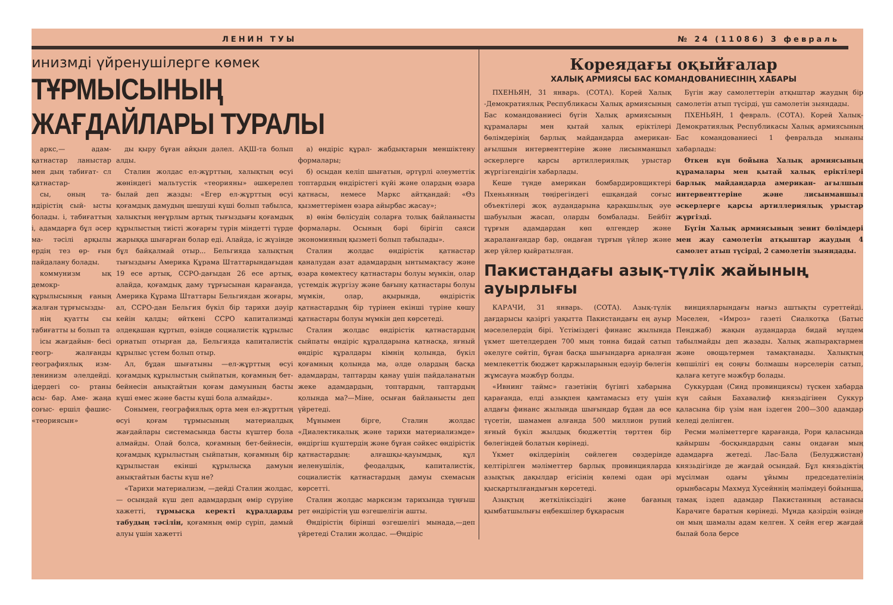ЛЕНИН ТУЫ № 24 (11086) 3 февраль
инизмді үйренушілерге көмек
ТҰРМЫСЫНЫҢ ЖАҒДАЙЛАРЫ ТУРАЛЫ
аркс,— адам- қатнастар ланыстар мен дың табиғат- сл қатнастар-
сы, оның та- ндірістің сый- ысты болады. і, табиғаттың і, адамдарға бұл әсер ма- тәсілі арқылы ердің тез өр- ғын пайдалану болады.
коммунизм ық демокр- құрылысының ғаның жалған тұрғысызды-
нің қуатты сы табиғатты ы болып та
ісы жағдайын- бесі геогр- жалғанды географиялық изм- ленинизм әлелдейді. ідердегі со- ртаны асы- бар. Аме- жаңа соғыс- ершіл фашис- «теориясын»
ды қыру бұған айқын дәлел. АҚШ-та болып алды.
Сталин жолдас ел-жұрттың, халықтың өсуі жөніндегі мальтустік «теорияны» әшкерелеп былай деп жазды: «Егер ел-жұрттың өсуі қоғамдық дамудың шешуші күші болып табылса, халықтың неғұрлым артық тығыздығы қоғамдық құрылыстың тиісті жоғарғы түрін міндетті түрде жарыққа шығарған болар еді. Алайда, іс жүзінде бұл байқалмай отыр... Бельгияда халықтың тығыздығы Америка Құрама Штаттарындағыдан 19 есе артық, ССРО-дағыдан 26 есе артық, алайда, қоғамдық даму тұрғысынан қарағанда, Америка Құрама Штаттары Бельгиядан жоғары, ал, ССРО-дан Бельгия бүкіл бір тарихи дәуір кейін қалды; өйткені ССРО капитализмді әлдеқашан құртып, өзінде социалистік құрылыс орнатып отырған да, Бельгияда капиталистік құрылыс үстем болып отыр.
Ал, бұдан шығатыны —ел-жұрттың өсуі қоғамдық құрылыстың сыйпатын, қоғамның бет-бейнесін анықтайтын қоғам дамуының басты күші емес және басты күші бола алмайды».
Сонымен, географиялық орта мен ел-жұрттың өсуі қоғам тұрмысының материалдық жағдайлары системасында басты күштер бола алмайды. Олай болса, қоғамның бет-бейнесін, қоғамдық құрылыстың сыйпатын, қоғамның бір құрылыстан екінші құрылысқа дамуын анықтайтын басты күш не?
«Тарихи материализм, —дейді Сталин жолдас, — осындай күш деп адамдардың өмір сүруіне хажетті, тұрмысқа керекті құралдарды табудың тәсілін, қоғамның өмір сүріп, дамый алуы үшін хажетті
а) өндіріс құрал- жабдықтарын меншіктену формалары;
б) осыдан келіп шығатын, әртүрлі әлеуметтік топтардың өндірістегі күйі және олардың өзара қатнасы, немесе Маркс айтқандай: «Өз қызметтерімен өзара айырбас жасау»;
в) өнім бөлісудің соларға толық байланысты формалары. Осының бәрі бірігіп саяси экономияның қызметі болып табылады».
Сталин жолдас өндірістік қатнастар қаналудан азат адамдардың ынтымақтасу және өзара көмектесу қатнастары болуы мүмкін, олар үстемдік жүргізу және бағыну қатнастары болуы мүмкін, олар, ақырында, өндірістік қатнастардың бір түрінен екінші түріне көшу қатнастары болуы мүмкін деп көрсетеді.
Сталин жолдас өндірістік қатнастардың сыйпаты өндіріс құралдарына қатнасқа, яғный өндіріс құралдары кімнің қолында, бүкіл қоғамның қолында ма, әлде олардың басқа адамдарды, таптарды қанау үшін пайдаланатын жеке адамдардың, топтардың, таптардың қолында ма?—Міне, осыған байланысты деп үйретеді.
Мұнымен бірге, Сталин жолдас «Диалектикалық және тарихи материализмде» өндіргіш күштердің және бұған сәйкес өндірістік қатнастардың: алғашқы-қауымдық, құл иеленушілік, феодалдық, капиталистік, социалистік қатнастардың дамуы схемасын көрсетті.
Сталин жолдас марксизм тарихында тұңғыш рет өндірістің үш өзгешелігін ашты.
Өндірістің бірінші өзгешелігі мынада,—деп үйретеді Сталин жолдас. —Өндіріс
Кореядағы оқыйғалар
ХАЛЫҚ АРМИЯСЫ БАС КОМАНДОВАНИЕСІНІҢ ХАБАРЫ
ПХЕНЬЯН, 31 январь. (СОТА). Корей Халық -Демократиялық Республикасы Халық армиясының Бас командованиесі бүгін Халық армиясының құрамалары мен қытай халық еріктілері бөлімдерінің барлық майдандарда американ- ағылшын интервенттеріне және лисынманшыл әскерлерге қарсы артиллериялық урыстар жүргізгендігін хабарлады.
Кеше түнде американ бомбардировщиктері Пхеньянның төңірегіндегі ешқандай соғыс объектілері жоқ аудандарына қарақшылық әуе шабуылын жасап, оларды бомбалады. Бейбіт тұрғын адамдардан көп өлгендер және жараланғандар бар, ондаған тұрғын үйлер және жер үйлер қыйратылған.
Бүгін жау самолеттерін атқыштар жаудың бір самолетін атып түсірді, үш самолетін зыяндады.
ПХЕНЬЯН, 1 февраль. (СОТА). Корей Халық- Демократиялық Республикасы Халық армиясының Бас командованиесі 1 февральда мынаны хабарлады:
Өткен күн бойына Халық армиясының құрамалары мен қытай халық еріктілері барлық майдандарда американ- ағылшын интервенттеріне және лисынманшыл әскерлерге қарсы артиллериялық урыстар жүргізді.
Бүгін Халық армиясының зенит бөлімдері мен жау самолетін атқыштар жаудың 4 самолет атып түсірді, 2 самолетін зыяндады.
Пакистандағы азық-түлік жайының ауырлығы
КАРАЧИ, 31 январь. (СОТА). Азық-түлік дағдарысы қазіргі уақытта Пакистандағы ең ауыр мәселелердің бірі. Үстіміздегі финанс жылында үкмет шетелдерден 700 мың тонна бидай сатып әкелуге сөйтіп, бұған басқа шығындарға арналған мемлекеттік бюджет қаржыларының едәуір бөлегін жұмсауға мәжбүр болды.
«Ивнинг таймс» газетінің бүгінгі хабарына қарағанда, елді азықпен қамтамасыз ету үшін алдағы финанс жылында шығындар бұдан да өсе түсетін, шамамен алғанда 500 миллион рупий яғный бүкіл жылдық бюджеттің төрттен бір бөлегіндей болатын көрінеді.
Үкмет өкілдерінің сөйлеген сөздерінде келтірілген мәліметтер барлық провинцияларда азықтық дақылдар егісінің көлемі одан әрі қысқартылғандығын көрсетеді.
Азықтың жеткіліксіздігі және бағаның қымбатшылығы еңбекшілер бұқарасын
винцияларындағы нағыз аштықты суреттейді. Мәселен, «Имроз» газеті Сиалкотқа (Батыс Пенджаб) жақын аудандарда бидай мүлдем табылмайды деп жазады. Халық жапырақтармен және овощьтермен тамақтанады. Халықтың көпшілігі ең соңғы болмашы нәрселерін сатып, қалаға кетуге мәжбүр болады.
Суккурдан (Синд провинциясы) түскен хабарда күн сайын Бахавалиф князьдігінен Суккур қаласына бір үзім нан іздеген 200—300 адамдар келеді делінген.
Ресми мәліметтерге қарағанда, Рори қаласында қайыршы -босқындардың саны ондаған мың адамдарға жетеді. Лас-Бала (Белуджистан) князьдігінде де жағдай осындай. Бұл князьдіктің мұсілман одағы ұйымы председателінің орынбасары Махмуд Хусейннің мәлімдеуі бойынша, тамақ іздеп адамдар Пакистанның астанасы Карачиге баратын көрінеді. Мұнда қазірдің өзінде он мың шамалы адам келген. Х сейн егер жағдай былай бола берсе